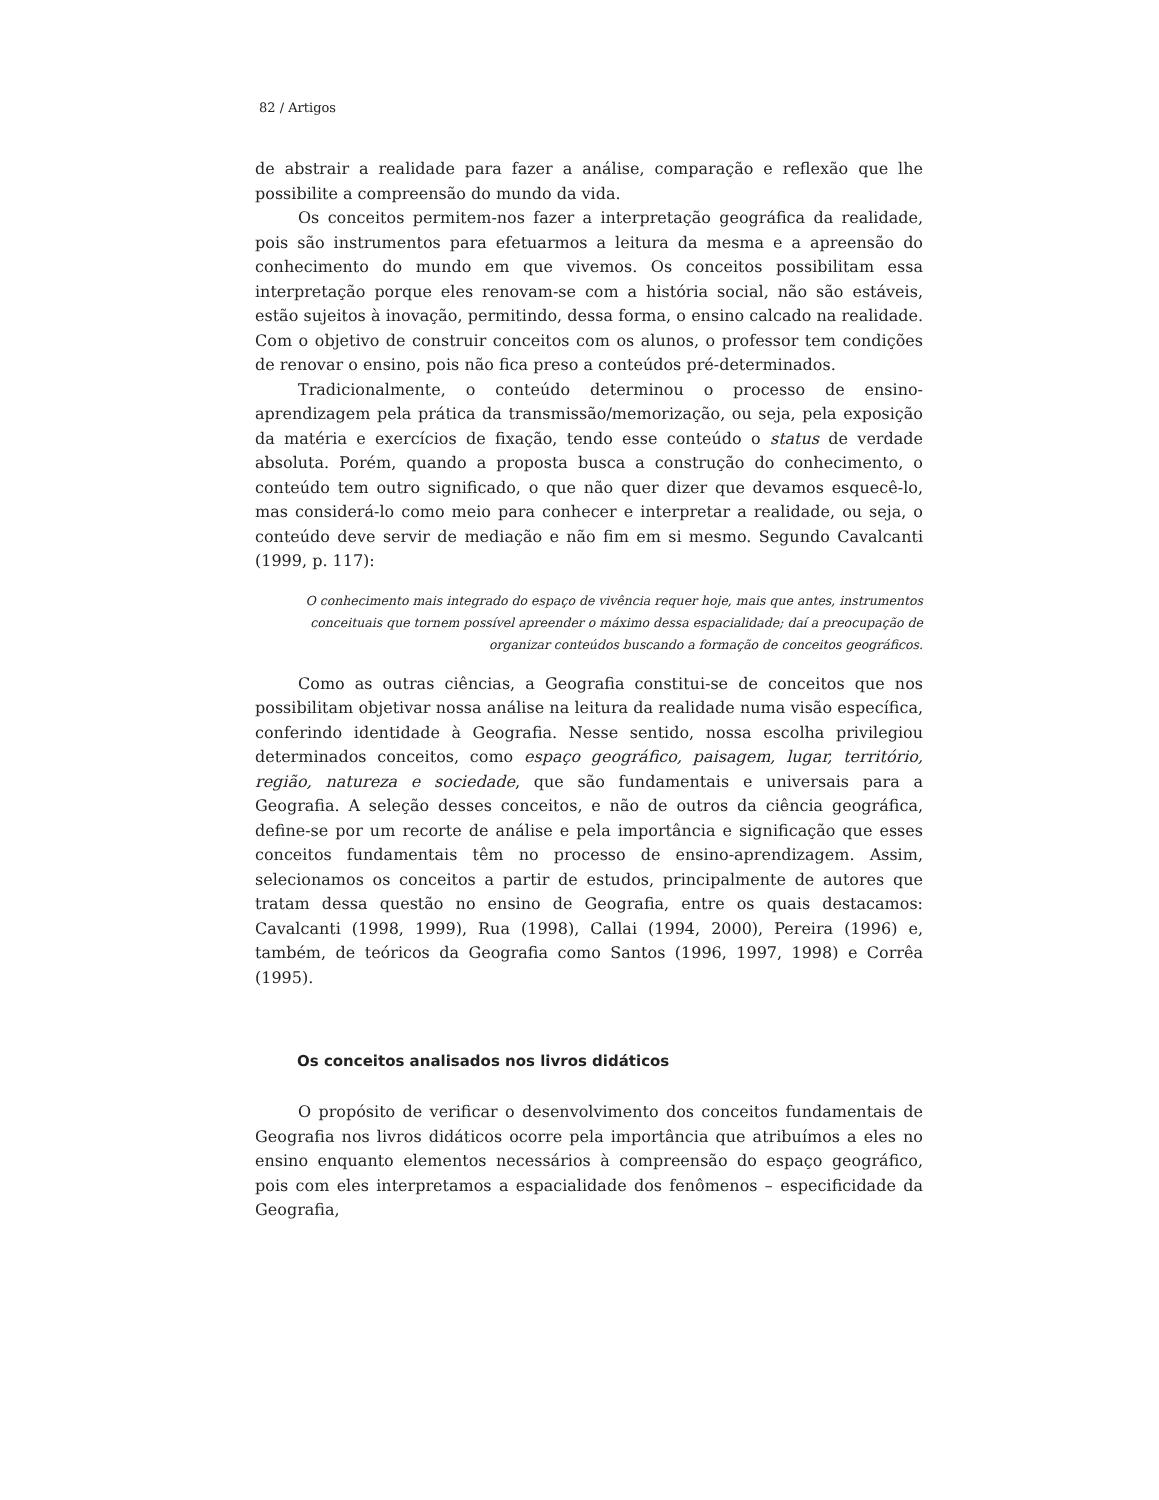82 / Artigos
de abstrair a realidade para fazer a análise, comparação e reflexão que lhe possibilite a compreensão do mundo da vida.
Os conceitos permitem-nos fazer a interpretação geográfica da realidade, pois são instrumentos para efetuarmos a leitura da mesma e a apreensão do conhecimento do mundo em que vivemos. Os conceitos possibilitam essa interpretação porque eles renovam-se com a história social, não são estáveis, estão sujeitos à inovação, permitindo, dessa forma, o ensino calcado na realidade. Com o objetivo de construir conceitos com os alunos, o professor tem condições de renovar o ensino, pois não fica preso a conteúdos pré-determinados.
Tradicionalmente, o conteúdo determinou o processo de ensino-aprendizagem pela prática da transmissão/memorização, ou seja, pela exposição da matéria e exercícios de fixação, tendo esse conteúdo o status de verdade absoluta. Porém, quando a proposta busca a construção do conhecimento, o conteúdo tem outro significado, o que não quer dizer que devamos esquecê-lo, mas considerá-lo como meio para conhecer e interpretar a realidade, ou seja, o conteúdo deve servir de mediação e não fim em si mesmo. Segundo Cavalcanti (1999, p. 117):
O conhecimento mais integrado do espaço de vivência requer hoje, mais que antes, instrumentos conceituais que tornem possível apreender o máximo dessa espacialidade; daí a preocupação de organizar conteúdos buscando a formação de conceitos geográficos.
Como as outras ciências, a Geografia constitui-se de conceitos que nos possibilitam objetivar nossa análise na leitura da realidade numa visão específica, conferindo identidade à Geografia. Nesse sentido, nossa escolha privilegiou determinados conceitos, como espaço geográfico, paisagem, lugar, território, região, natureza e sociedade, que são fundamentais e universais para a Geografia. A seleção desses conceitos, e não de outros da ciência geográfica, define-se por um recorte de análise e pela importância e significação que esses conceitos fundamentais têm no processo de ensino-aprendizagem. Assim, selecionamos os conceitos a partir de estudos, principalmente de autores que tratam dessa questão no ensino de Geografia, entre os quais destacamos: Cavalcanti (1998, 1999), Rua (1998), Callai (1994, 2000), Pereira (1996) e, também, de teóricos da Geografia como Santos (1996, 1997, 1998) e Corrêa (1995).
Os conceitos analisados nos livros didáticos
O propósito de verificar o desenvolvimento dos conceitos fundamentais de Geografia nos livros didáticos ocorre pela importância que atribuímos a eles no ensino enquanto elementos necessários à compreensão do espaço geográfico, pois com eles interpretamos a espacialidade dos fenômenos – especificidade da Geografia,